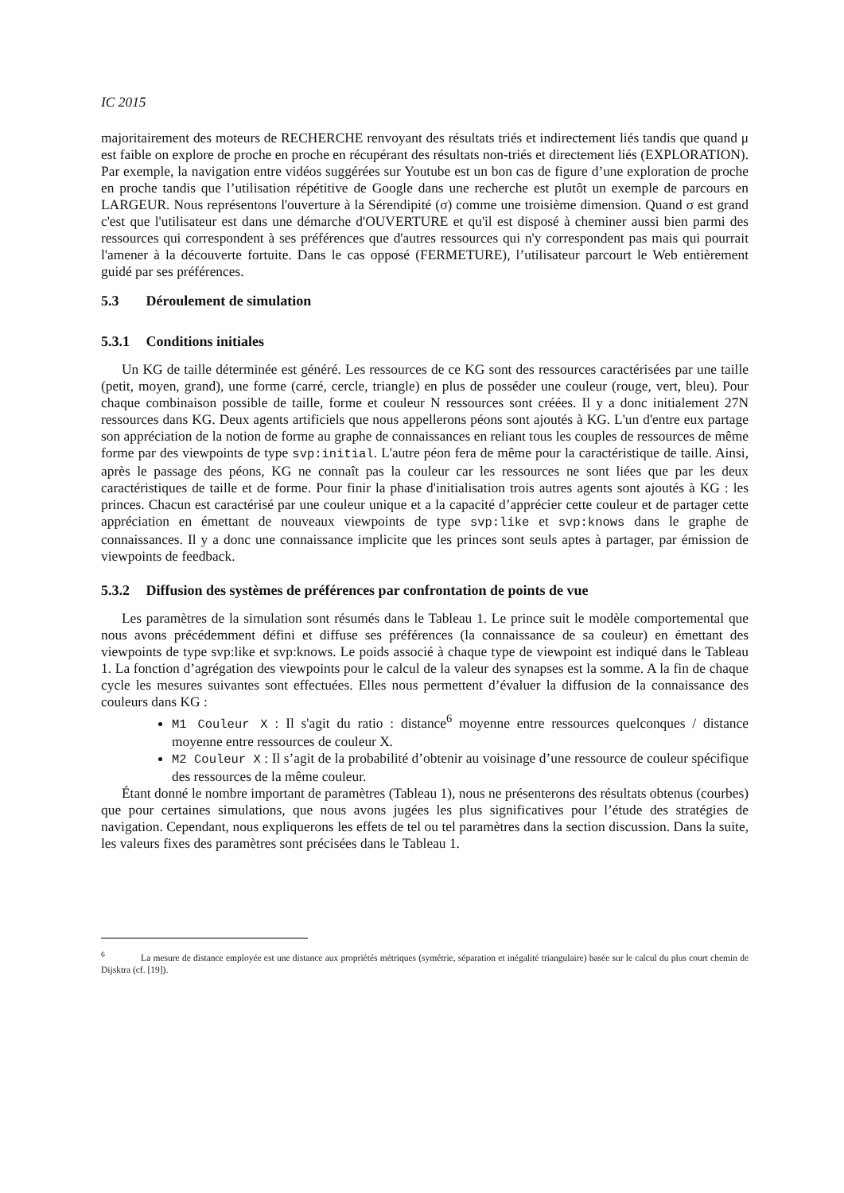IC 2015
majoritairement des moteurs de RECHERCHE renvoyant des résultats triés et indirectement liés tandis que quand μ est faible on explore de proche en proche en récupérant des résultats non-triés et directement liés (EXPLORATION). Par exemple, la navigation entre vidéos suggérées sur Youtube est un bon cas de figure d’une exploration de proche en proche tandis que l’utilisation répétitive de Google dans une recherche est plutôt un exemple de parcours en LARGEUR. Nous représentons l'ouverture à la Sérendipité (σ) comme une troisième dimension. Quand σ est grand c'est que l'utilisateur est dans une démarche d'OUVERTURE et qu'il est disposé à cheminer aussi bien parmi des ressources qui correspondent à ses préférences que d'autres ressources qui n'y correspondent pas mais qui pourrait l'amener à la découverte fortuite. Dans le cas opposé (FERMETURE), l’utilisateur parcourt le Web entièrement guidé par ses préférences.
5.3 Déroulement de simulation
5.3.1 Conditions initiales
Un KG de taille déterminée est généré. Les ressources de ce KG sont des ressources caractérisées par une taille (petit, moyen, grand), une forme (carré, cercle, triangle) en plus de posséder une couleur (rouge, vert, bleu). Pour chaque combinaison possible de taille, forme et couleur N ressources sont créées. Il y a donc initialement 27N ressources dans KG. Deux agents artificiels que nous appellerons péons sont ajoutés à KG. L'un d'entre eux partage son appréciation de la notion de forme au graphe de connaissances en reliant tous les couples de ressources de même forme par des viewpoints de type svp:initial. L'autre péon fera de même pour la caractéristique de taille. Ainsi, après le passage des péons, KG ne connaît pas la couleur car les ressources ne sont liées que par les deux caractéristiques de taille et de forme. Pour finir la phase d'initialisation trois autres agents sont ajoutés à KG : les princes. Chacun est caractérisé par une couleur unique et a la capacité d’apprécier cette couleur et de partager cette appréciation en émettant de nouveaux viewpoints de type svp:like et svp:knows dans le graphe de connaissances. Il y a donc une connaissance implicite que les princes sont seuls aptes à partager, par émission de viewpoints de feedback.
5.3.2 Diffusion des systèmes de préférences par confrontation de points de vue
Les paramètres de la simulation sont résumés dans le Tableau 1. Le prince suit le modèle comportemental que nous avons précédemment défini et diffuse ses préférences (la connaissance de sa couleur) en émettant des viewpoints de type svp:like et svp:knows. Le poids associé à chaque type de viewpoint est indiqué dans le Tableau 1. La fonction d’agrégation des viewpoints pour le calcul de la valeur des synapses est la somme. A la fin de chaque cycle les mesures suivantes sont effectuées. Elles nous permettent d’évaluer la diffusion de la connaissance des couleurs dans KG :
M1 Couleur X : Il s'agit du ratio : distance<sup>6</sup> moyenne entre ressources quelconques / distance moyenne entre ressources de couleur X.
M2 Couleur X : Il s’agit de la probabilité d’obtenir au voisinage d’une ressource de couleur spécifique des ressources de la même couleur.
Étant donné le nombre important de paramètres (Tableau 1), nous ne présenterons des résultats obtenus (courbes) que pour certaines simulations, que nous avons jugées les plus significatives pour l’étude des stratégies de navigation. Cependant, nous expliquerons les effets de tel ou tel paramètres dans la section discussion. Dans la suite, les valeurs fixes des paramètres sont précisées dans le Tableau 1.
<sup>6</sup> La mesure de distance employée est une distance aux propriétés métriques (symétrie, séparation et inégalité triangulaire) basée sur le calcul du plus court chemin de Dijsktra (cf. [19]).